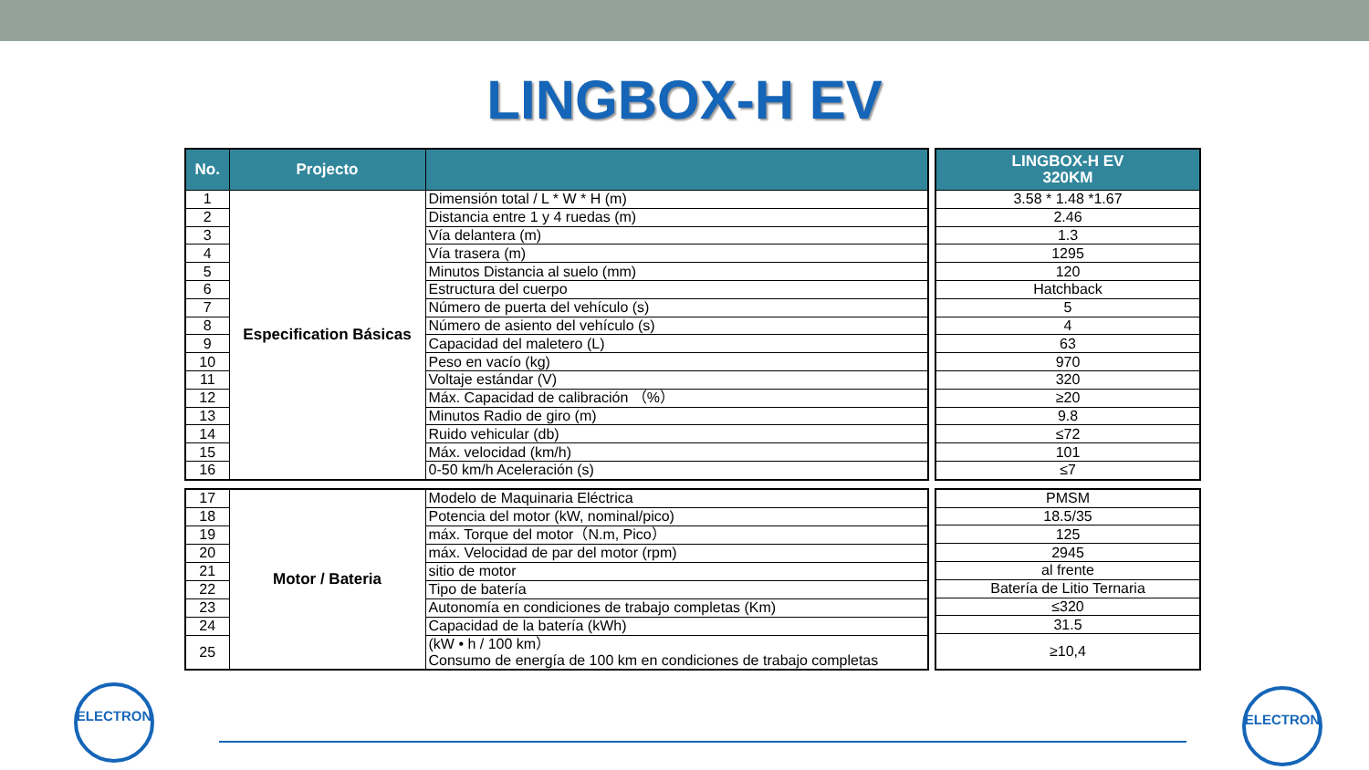LINGBOX-H EV
| No. | Projecto | |
| --- | --- | --- |
| 1 | Especification Básicas | Dimensión total / L * W * H (m) |
| 2 | | Distancia entre 1 y 4 ruedas (m) |
| 3 | | Vía delantera (m) |
| 4 | | Vía trasera (m) |
| 5 | | Minutos Distancia al suelo (mm) |
| 6 | | Estructura del cuerpo |
| 7 | | Número de puerta del vehículo (s) |
| 8 | | Número de asiento del vehículo (s) |
| 9 | | Capacidad del maletero (L) |
| 10 | | Peso en vacío (kg) |
| 11 | | Voltaje estándar (V) |
| 12 | | Máx. Capacidad de calibración （%） |
| 13 | | Minutos Radio de giro (m) |
| 14 | | Ruido vehicular (db) |
| 15 | | Máx. velocidad (km/h) |
| 16 | | 0-50 km/h Aceleración (s) |
| LINGBOX-H EV 320KM |
| --- |
| 3.58 * 1.48 *1.67 |
| 2.46 |
| 1.3 |
| 1295 |
| 120 |
| Hatchback |
| 5 |
| 4 |
| 63 |
| 970 |
| 320 |
| ≥20 |
| 9.8 |
| ≤72 |
| 101 |
| ≤7 |
| 17 | Motor / Bateria | Modelo de Maquinaria Eléctrica |
| 18 | | Potencia del motor (kW, nominal/pico) |
| 19 | | máx. Torque del motor（N.m, Pico） |
| 20 | | máx. Velocidad de par del motor (rpm) |
| 21 | | sitio de motor |
| 22 | | Tipo de batería |
| 23 | | Autonomía en condiciones de trabajo completas (Km) |
| 24 | | Capacidad de la batería (kWh) |
| 25 | | (kW • h / 100 km） Consumo de energía de 100 km en condiciones de trabajo completas |
| PMSM |
| 18.5/35 |
| 125 |
| 2945 |
| al frente |
| Batería de Litio Ternaria |
| ≤320 |
| 31.5 |
| ≥10,4 |
ELECTRON ELECTRON